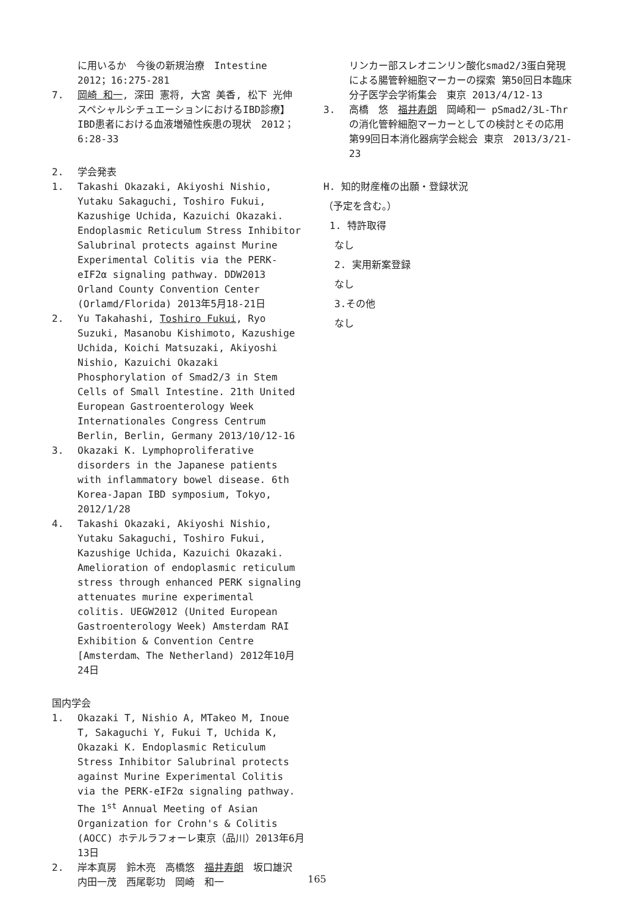に用いるか　今後の新規治療　Intestine 2012；16:275-281
7. 岡崎 和一, 深田 憲将, 大宮 美香, 松下 光伸　スペシャルシチュエーションにおけるIBD診療】IBD患者における血液増殖性疾患の現状　2012；6:28-33
2. 学会発表
1. Takashi Okazaki, Akiyoshi Nishio, Yutaku Sakaguchi, Toshiro Fukui, Kazushige Uchida, Kazuichi Okazaki. Endoplasmic Reticulum Stress Inhibitor Salubrinal protects against Murine Experimental Colitis via the PERK-eIF2α signaling pathway. DDW2013 Orland County Convention Center (Orlamd/Florida) 2013年5月18-21日
2. Yu Takahashi, Toshiro Fukui, Ryo Suzuki, Masanobu Kishimoto, Kazushige Uchida, Koichi Matsuzaki, Akiyoshi Nishio, Kazuichi Okazaki Phosphorylation of Smad2/3 in Stem Cells of Small Intestine. 21th United European Gastroenterology Week Internationales Congress Centrum Berlin, Berlin, Germany 2013/10/12-16
3. Okazaki K. Lymphoproliferative disorders in the Japanese patients with inflammatory bowel disease. 6th Korea-Japan IBD symposium, Tokyo, 2012/1/28
4. Takashi Okazaki, Akiyoshi Nishio, Yutaku Sakaguchi, Toshiro Fukui, Kazushige Uchida, Kazuichi Okazaki. Amelioration of endoplasmic reticulum stress through enhanced PERK signaling attenuates murine experimental colitis. UEGW2012 (United European Gastroenterology Week) Amsterdam RAI Exhibition & Convention Centre [Amsterdam、The Netherland) 2012年10月24日
国内学会
1. Okazaki T, Nishio A, MTakeo M, Inoue T, Sakaguchi Y, Fukui T, Uchida K, Okazaki K. Endoplasmic Reticulum Stress Inhibitor Salubrinal protects against Murine Experimental Colitis via the PERK-eIF2α signaling pathway. The 1<sup>st</sup> Annual Meeting of Asian Organization for Crohn's & Colitis (AOCC) ホテルラフォーレ東京（品川）2013年6月13日
2. 岸本真房　鈴木亮　高橋悠　福井寿朗　坂口雄沢　内田一茂　西尾彰功　岡崎　和一
リンカー部スレオニンリン酸化smad2/3蛋白発現による腸管幹細胞マーカーの探索 第50回日本臨床分子医学会学術集会　東京 2013/4/12-13
3. 高橋　悠　福井寿朗　岡崎和一 pSmad2/3L-Thrの消化管幹細胞マーカーとしての検討とその応用　第99回日本消化器病学会総会 東京　2013/3/21-23
H. 知的財産権の出願・登録状況
（予定を含む。）
1. 特許取得
なし
2. 実用新案登録
なし
3.その他
なし
165